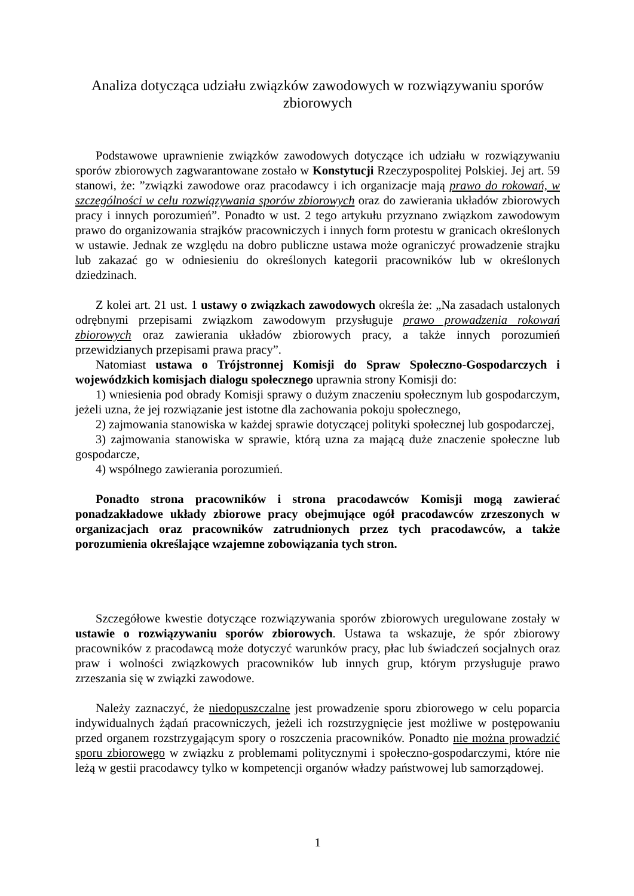Analiza dotycząca udziału związków zawodowych w rozwiązywaniu sporów zbiorowych
Podstawowe uprawnienie związków zawodowych dotyczące ich udziału w rozwiązywaniu sporów zbiorowych zagwarantowane zostało w Konstytucji Rzeczypospolitej Polskiej. Jej art. 59 stanowi, że: ”związki zawodowe oraz pracodawcy i ich organizacje mają prawo do rokowań, w szczególności w celu rozwiązywania sporów zbiorowych oraz do zawierania układów zbiorowych pracy i innych porozumień”. Ponadto w ust. 2 tego artykułu przyznano związkom zawodowym prawo do organizowania strajków pracowniczych i innych form protestu w granicach określonych w ustawie. Jednak ze względu na dobro publiczne ustawa może ograniczyć prowadzenie strajku lub zakazać go w odniesieniu do określonych kategorii pracowników lub w określonych dziedzinach.
Z kolei art. 21 ust. 1 ustawy o związkach zawodowych określa że: „Na zasadach ustalonych odrębnymi przepisami związkom zawodowym przysługuje prawo prowadzenia rokowań zbiorowych oraz zawierania układów zbiorowych pracy, a także innych porozumień przewidzianych przepisami prawa pracy”.
Natomiast ustawa o Trójstronnej Komisji do Spraw Społeczno-Gospodarczych i wojewódzkich komisjach dialogu społecznego uprawnia strony Komisji do:
1) wniesienia pod obrady Komisji sprawy o dużym znaczeniu społecznym lub gospodarczym, jeżeli uzna, że jej rozwiązanie jest istotne dla zachowania pokoju społecznego,
2) zajmowania stanowiska w każdej sprawie dotyczącej polityki społecznej lub gospodarczej,
3) zajmowania stanowiska w sprawie, którą uzna za mającą duże znaczenie społeczne lub gospodarcze,
4) wspólnego zawierania porozumień.
Ponadto strona pracowników i strona pracodawców Komisji mogą zawierać ponadzakładowe układy zbiorowe pracy obejmujące ogół pracodawców zrzeszonych w organizacjach oraz pracowników zatrudnionych przez tych pracodawców, a także porozumienia określające wzajemne zobowiązania tych stron.
Szczegółowe kwestie dotyczące rozwiązywania sporów zbiorowych uregulowane zostały w ustawie o rozwiązywaniu sporów zbiorowych. Ustawa ta wskazuje, że spór zbiorowy pracowników z pracodawcą może dotyczyć warunków pracy, płac lub świadczeń socjalnych oraz praw i wolności związkowych pracowników lub innych grup, którym przysługuje prawo zrzeszania się w związki zawodowe.
Należy zaznaczyć, że niedopuszczalne jest prowadzenie sporu zbiorowego w celu poparcia indywidualnych żądań pracowniczych, jeżeli ich rozstrzygnięcie jest możliwe w postępowaniu przed organem rozstrzygającym spory o roszczenia pracowników. Ponadto nie można prowadzić sporu zbiorowego w związku z problemami politycznymi i społeczno-gospodarczymi, które nie leżą w gestii pracodawcy tylko w kompetencji organów władzy państwowej lub samorządowej.
1